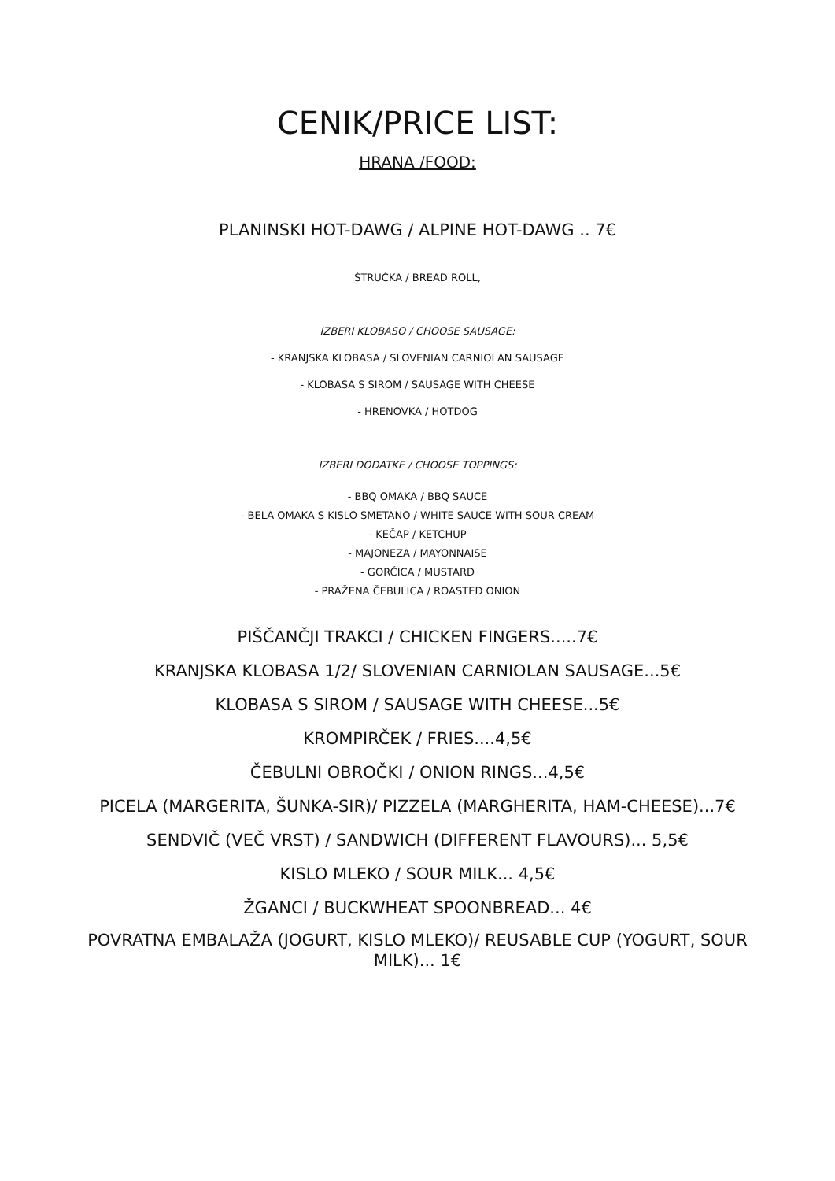CENIK/PRICE LIST:
HRANA /FOOD:
PLANINSKI HOT-DAWG / ALPINE HOT-DAWG .. 7€
ŠTRUČKA / BREAD ROLL,
IZBERI KLOBASO / CHOOSE SAUSAGE:
- KRANJSKA KLOBASA / SLOVENIAN CARNIOLAN SAUSAGE
- KLOBASA S SIROM / SAUSAGE WITH CHEESE
- HRENOVKA / HOTDOG
IZBERI DODATKE / CHOOSE TOPPINGS:
- BBQ OMAKA / BBQ SAUCE
- BELA OMAKA S KISLO SMETANO / WHITE SAUCE WITH SOUR CREAM
- KEČAP / KETCHUP
- MAJONEZA / MAYONNAISE
- GORČICA / MUSTARD
- PRAŽENA ČEBULICA / ROASTED ONION
PIŠČANČJI TRAKCI / CHICKEN FINGERS.....7€
KRANJSKA KLOBASA 1/2/ SLOVENIAN CARNIOLAN SAUSAGE...5€
KLOBASA S SIROM / SAUSAGE WITH CHEESE...5€
KROMPIRČEK / FRIES....4,5€
ČEBULNI OBROČKI / ONION RINGS...4,5€
PICELA (MARGERITA, ŠUNKA-SIR)/ PIZZELA (MARGHERITA, HAM-CHEESE)...7€
SENDVIČ (VEČ VRST) / SANDWICH (DIFFERENT FLAVOURS)... 5,5€
KISLO MLEKO / SOUR MILK... 4,5€
ŽGANCI / BUCKWHEAT SPOONBREAD... 4€
POVRATNA EMBALAŽA (JOGURT, KISLO MLEKO)/ REUSABLE CUP (YOGURT, SOUR MILK)... 1€